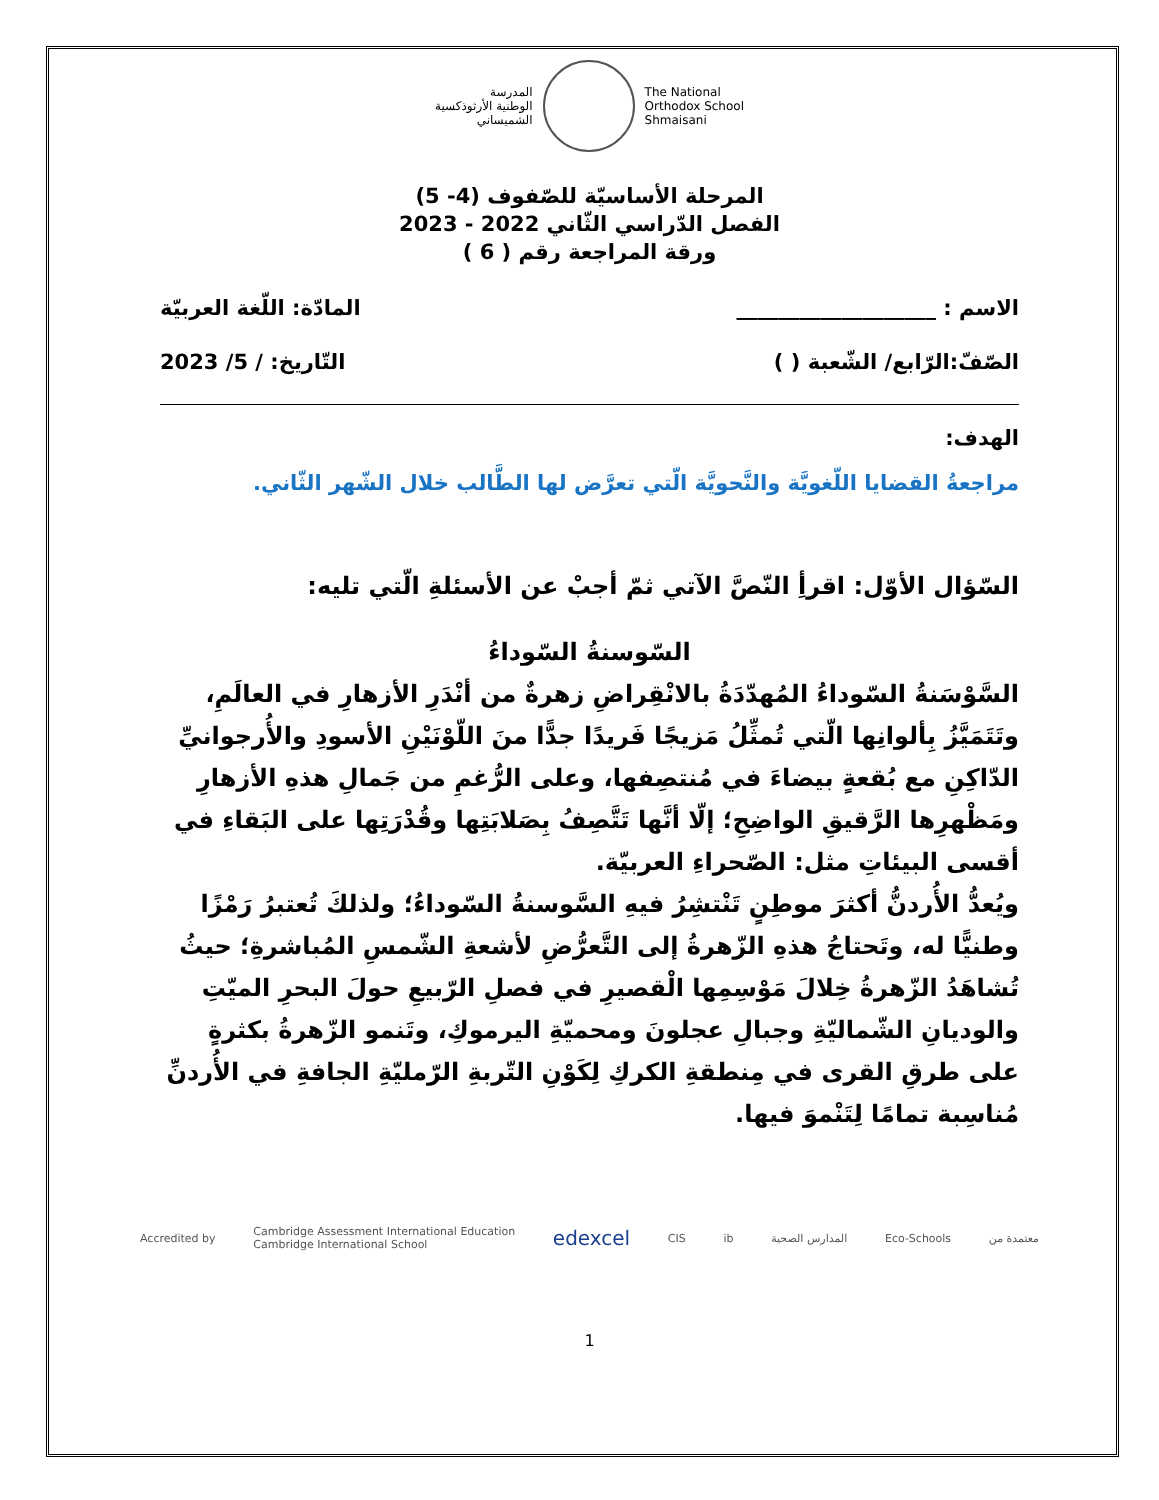The National
Orthodox School
Shmaisani
المدرسة
الوطنية الأرثوذكسية
الشميساني
المرحلة الأساسيّة للصّفوف (4- 5)
الفصل الدّراسي الثّاني 2022 - 2023
ورقة المراجعة رقم ( 6 )
الاسم : ___________________ المادّة: اللّغة العربيّة
الصّفّ:الرّابع/ الشّعبة ( ) التّاريخ: / 5/ 2023
الهدف:
مراجعةُ القضايا اللّغويَّة والنَّحويَّة الّتي تعرَّض لها الطَّالب خلال الشّهر الثّاني.
السّؤال الأوّل: اقرأِ النّصَّ الآتي ثمّ أجبْ عن الأسئلةِ الّتي تليه:
السّوسنةُ السّوداءُ
السَّوْسَنةُ السّوداءُ المُهدّدَةُ بالانْقِراضِ زهرةٌ من أنْدَرِ الأزهارِ في العالَمِ، وتَتَمَيَّزُ بِألوانِها الّتي تُمثِّلُ مَزيجًا فَريدًا جدًّا منَ اللّوْنَيْنِ الأسودِ والأُرجوانيِّ الدّاكِنِ مع بُقعةٍ بيضاءَ في مُنتصِفها، وعلى الرُّغمِ من جَمالِ هذهِ الأزهارِ ومَظْهرِها الرَّقيقِ الواضِحِ؛ إلّا أنَّها تَتَّصِفُ بِصَلابَتِها وقُدْرَتِها على البَقاءِ في أقسى البيئاتِ مثل: الصّحراءِ العربيّة.
ويُعدُّ الأُردنُّ أكثرَ موطِنٍ تَنْتشِرُ فيهِ السَّوسنةُ السّوداءُ؛ ولذلكَ تُعتبرُ رَمْزًا وطنيًّا له، وتَحتاجُ هذهِ الزّهرةُ إلى التَّعرُّضِ لأشعةِ الشّمسِ المُباشرةِ؛ حيثُ تُشاهَدُ الزّهرةُ خِلالَ مَوْسِمِها الْقصيرِ في فصلِ الرّبيعِ حولَ البحرِ الميّتِ والوديانِ الشّماليّةِ وجبالِ عجلونَ ومحميّةِ اليرموكِ، وتَنمو الزّهرةُ بكثرةٍ على طرقِ القرى في مِنطقةِ الكركِ لِكَوْنِ التّربةِ الرّمليّةِ الجافةِ في الأُردنِّ مُناسِبة تمامًا لِتَنْموَ فيها.
Accredited by Cambridge Assessment International Education
Cambridge International School edexcel CIS ib المدارس الصحية Eco-Schools معتمدة من
1